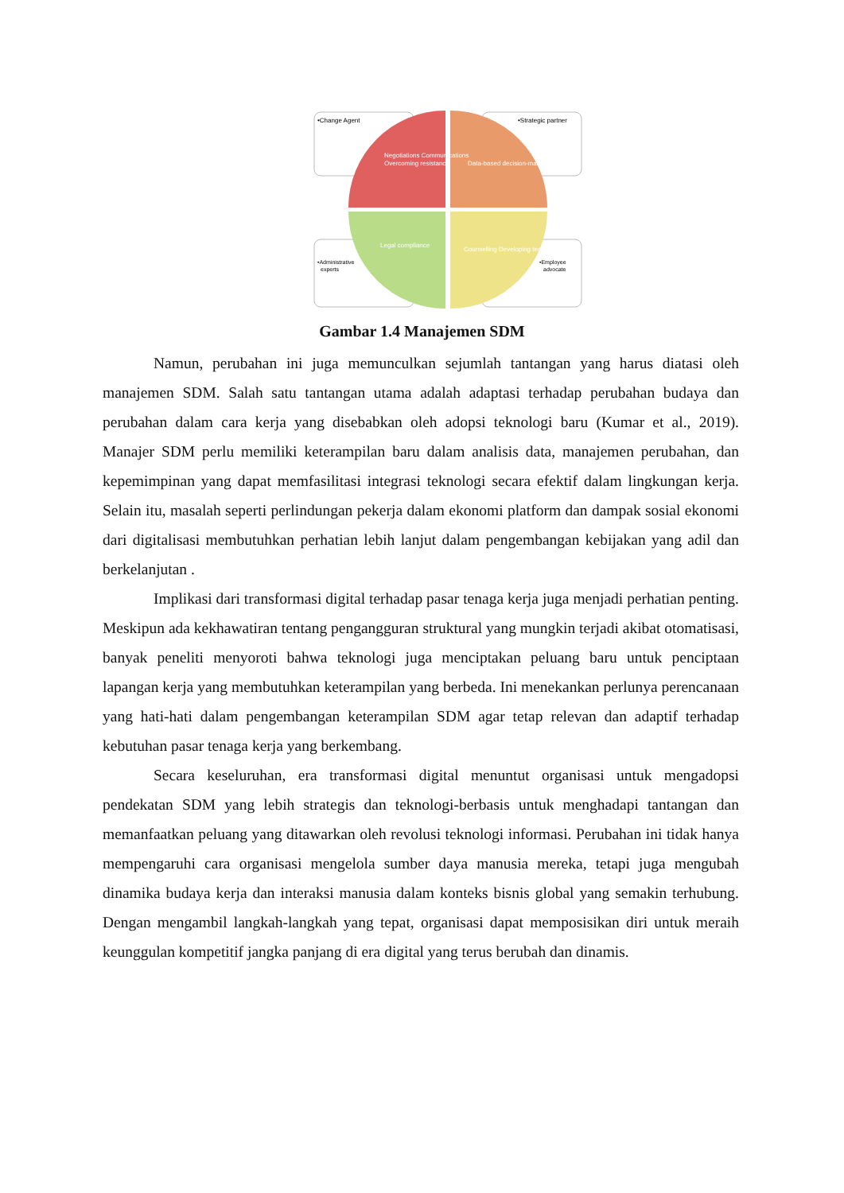•Change Agent
•Strategic partner
•Administrative
experts
•Employee
advocate
Negotiations Communications
Overcoming resistance
Data-based decision-making
Legal compliance
Counselling Developing teams
Gambar 1.4 Manajemen SDM
Namun, perubahan ini juga memunculkan sejumlah tantangan yang harus diatasi oleh manajemen SDM. Salah satu tantangan utama adalah adaptasi terhadap perubahan budaya dan perubahan dalam cara kerja yang disebabkan oleh adopsi teknologi baru (Kumar et al., 2019). Manajer SDM perlu memiliki keterampilan baru dalam analisis data, manajemen perubahan, dan kepemimpinan yang dapat memfasilitasi integrasi teknologi secara efektif dalam lingkungan kerja. Selain itu, masalah seperti perlindungan pekerja dalam ekonomi platform dan dampak sosial ekonomi dari digitalisasi membutuhkan perhatian lebih lanjut dalam pengembangan kebijakan yang adil dan berkelanjutan .
Implikasi dari transformasi digital terhadap pasar tenaga kerja juga menjadi perhatian penting. Meskipun ada kekhawatiran tentang pengangguran struktural yang mungkin terjadi akibat otomatisasi, banyak peneliti menyoroti bahwa teknologi juga menciptakan peluang baru untuk penciptaan lapangan kerja yang membutuhkan keterampilan yang berbeda. Ini menekankan perlunya perencanaan yang hati-hati dalam pengembangan keterampilan SDM agar tetap relevan dan adaptif terhadap kebutuhan pasar tenaga kerja yang berkembang.
Secara keseluruhan, era transformasi digital menuntut organisasi untuk mengadopsi pendekatan SDM yang lebih strategis dan teknologi-berbasis untuk menghadapi tantangan dan memanfaatkan peluang yang ditawarkan oleh revolusi teknologi informasi. Perubahan ini tidak hanya mempengaruhi cara organisasi mengelola sumber daya manusia mereka, tetapi juga mengubah dinamika budaya kerja dan interaksi manusia dalam konteks bisnis global yang semakin terhubung. Dengan mengambil langkah-langkah yang tepat, organisasi dapat memposisikan diri untuk meraih keunggulan kompetitif jangka panjang di era digital yang terus berubah dan dinamis.